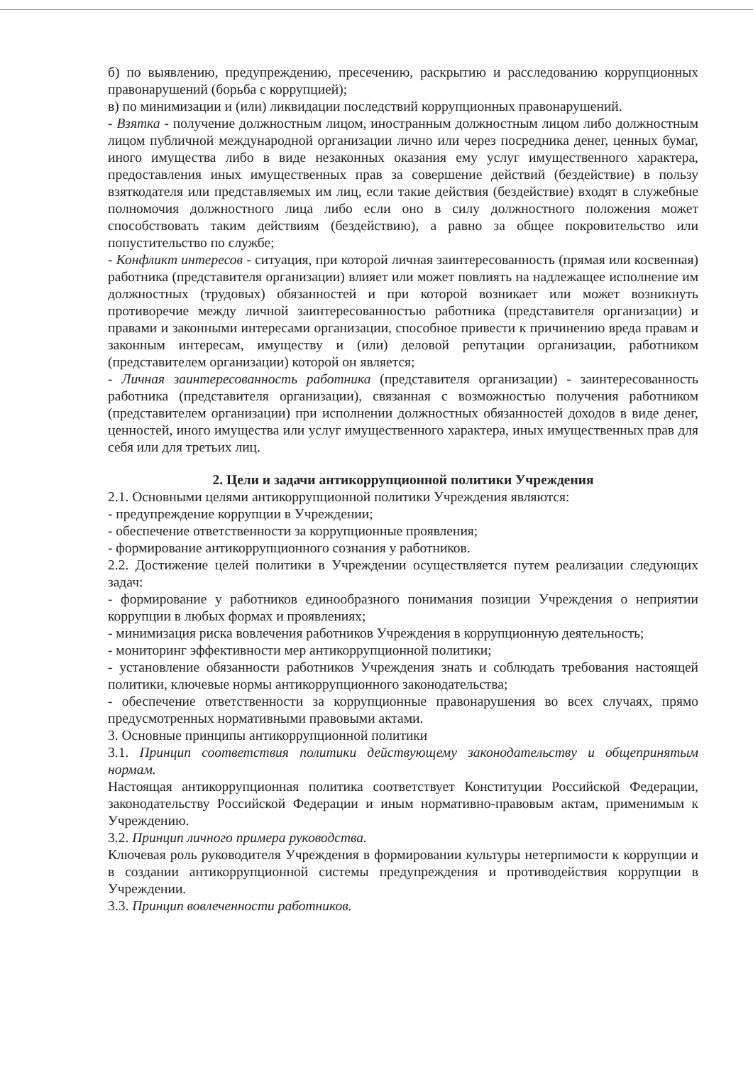б) по выявлению, предупреждению, пресечению, раскрытию и расследованию коррупционных правонарушений (борьба с коррупцией);
в) по минимизации и (или) ликвидации последствий коррупционных правонарушений.
- Взятка - получение должностным лицом, иностранным должностным лицом либо должностным лицом публичной международной организации лично или через посредника денег, ценных бумаг, иного имущества либо в виде незаконных оказания ему услуг имущественного характера, предоставления иных имущественных прав за совершение действий (бездействие) в пользу взяткодателя или представляемых им лиц, если такие действия (бездействие) входят в служебные полномочия должностного лица либо если оно в силу должностного положения может способствовать таким действиям (бездействию), а равно за общее покровительство или попустительство по службе;
- Конфликт интересов - ситуация, при которой личная заинтересованность (прямая или косвенная) работника (представителя организации) влияет или может повлиять на надлежащее исполнение им должностных (трудовых) обязанностей и при которой возникает или может возникнуть противоречие между личной заинтересованностью работника (представителя организации) и правами и законными интересами организации, способное привести к причинению вреда правам и законным интересам, имуществу и (или) деловой репутации организации, работником (представителем организации) которой он является;
- Личная заинтересованность работника (представителя организации) - заинтересованность работника (представителя организации), связанная с возможностью получения работником (представителем организации) при исполнении должностных обязанностей доходов в виде денег, ценностей, иного имущества или услуг имущественного характера, иных имущественных прав для себя или для третьих лиц.
2. Цели и задачи антикоррупционной политики Учреждения
2.1. Основными целями антикоррупционной политики Учреждения являются:
- предупреждение коррупции в Учреждении;
- обеспечение ответственности за коррупционные проявления;
- формирование антикоррупционного сознания у работников.
2.2. Достижение целей политики в Учреждении осуществляется путем реализации следующих задач:
- формирование у работников единообразного понимания позиции Учреждения о неприятии коррупции в любых формах и проявлениях;
- минимизация риска вовлечения работников Учреждения в коррупционную деятельность;
- мониторинг эффективности мер антикоррупционной политики;
- установление обязанности работников Учреждения знать и соблюдать требования настоящей политики, ключевые нормы антикоррупционного законодательства;
- обеспечение ответственности за коррупционные правонарушения во всех случаях, прямо предусмотренных нормативными правовыми актами.
3. Основные принципы антикоррупционной политики
3.1. Принцип соответствия политики действующему законодательству и общепринятым нормам.
Настоящая антикоррупционная политика соответствует Конституции Российской Федерации, законодательству Российской Федерации и иным нормативно-правовым актам, применимым к Учреждению.
3.2. Принцип личного примера руководства.
Ключевая роль руководителя Учреждения в формировании культуры нетерпимости к коррупции и в создании антикоррупционной системы предупреждения и противодействия коррупции в Учреждении.
3.3. Принцип вовлеченности работников.